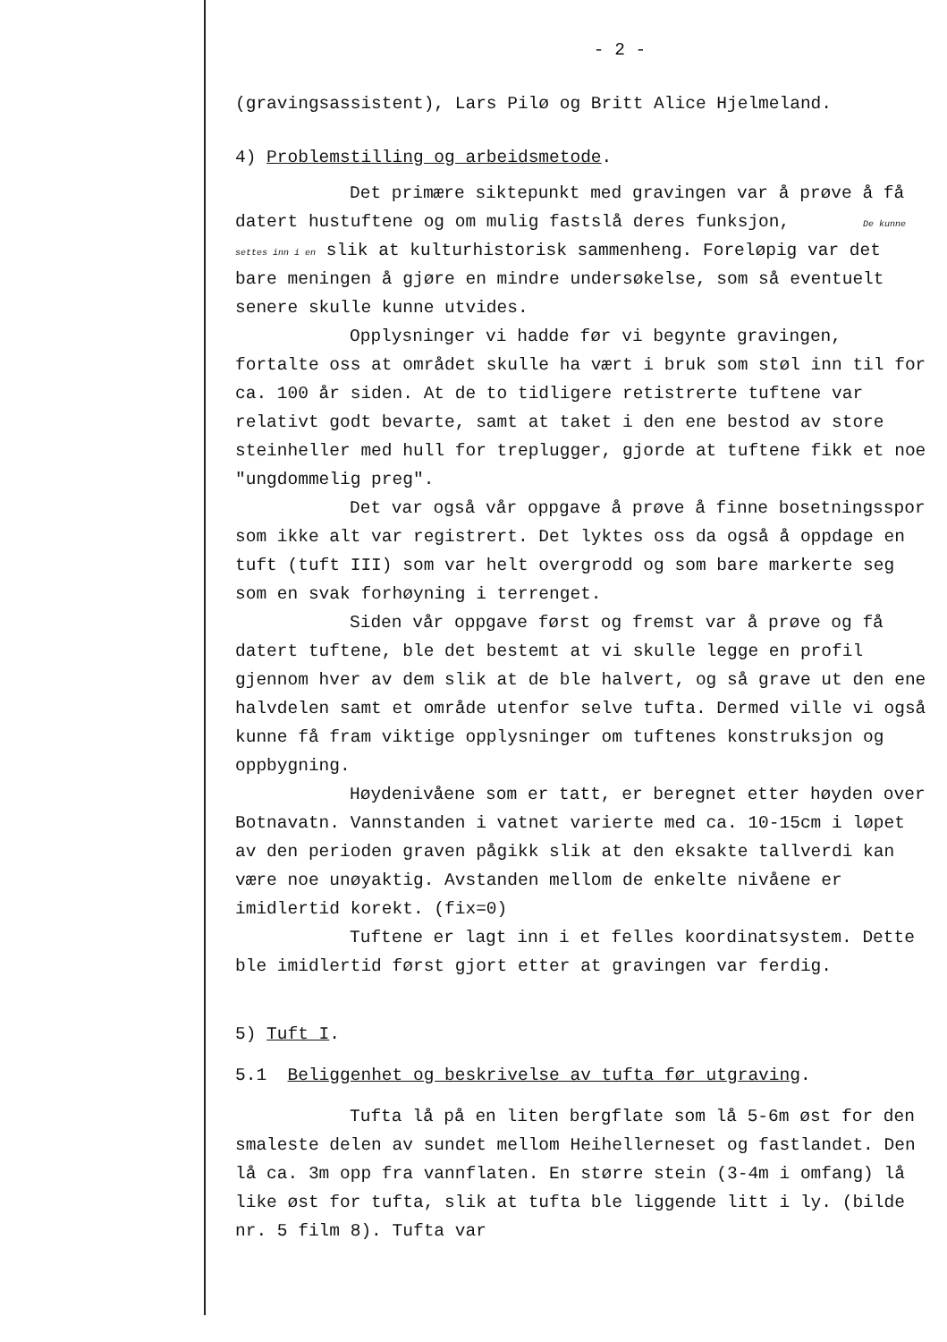- 2 -
(gravingsassistent), Lars Pilø og Britt Alice Hjelmeland.
4) Problemstilling og arbeidsmetode.
Det primære siktepunkt med gravingen var å prøve å få datert hustuftene og om mulig fastslå deres funksjon, De kunne settes inn i en slik at kulturhistorisk sammenheng. Foreløpig var det bare meningen å gjøre en mindre undersøkelse, som så eventuelt senere skulle kunne utvides.
Opplysninger vi hadde før vi begynte gravingen, fortalte oss at området skulle ha vært i bruk som støl inn til for ca. 100 år siden. At de to tidligere retistrerte tuftene var relativt godt bevarte, samt at taket i den ene bestod av store steinheller med hull for treplugger, gjorde at tuftene fikk et noe "ungdommelig preg".
Det var også vår oppgave å prøve å finne bosetningsspor som ikke alt var registrert. Det lyktes oss da også å oppdage en tuft (tuft III) som var helt overgrodd og som bare markerte seg som en svak forhøyning i terrenget.
Siden vår oppgave først og fremst var å prøve og få datert tuftene, ble det bestemt at vi skulle legge en profil gjennom hver av dem slik at de ble halvert, og så grave ut den ene halvdelen samt et område utenfor selve tufta. Dermed ville vi også kunne få fram viktige opplysninger om tuftenes konstruksjon og oppbygning.
Høydenivåene som er tatt, er beregnet etter høyden over Botnavatn. Vannstanden i vatnet varierte med ca. 10-15cm i løpet av den perioden graven pågikk slik at den eksakte tallverdi kan være noe unøyaktig. Avstanden mellom de enkelte nivåene er imidlertid korekt. (fix=0)
Tuftene er lagt inn i et felles koordinatsystem. Dette ble imidlertid først gjort etter at gravingen var ferdig.
5) Tuft I.
5.1 Beliggenhet og beskrivelse av tufta før utgraving.
Tufta lå på en liten bergflate som lå 5-6m øst for den smaleste delen av sundet mellom Heihellerneset og fastlandet. Den lå ca. 3m opp fra vannflaten. En større stein (3-4m i omfang) lå like øst for tufta, slik at tufta ble liggende litt i ly. (bilde nr. 5 film 8). Tufta var